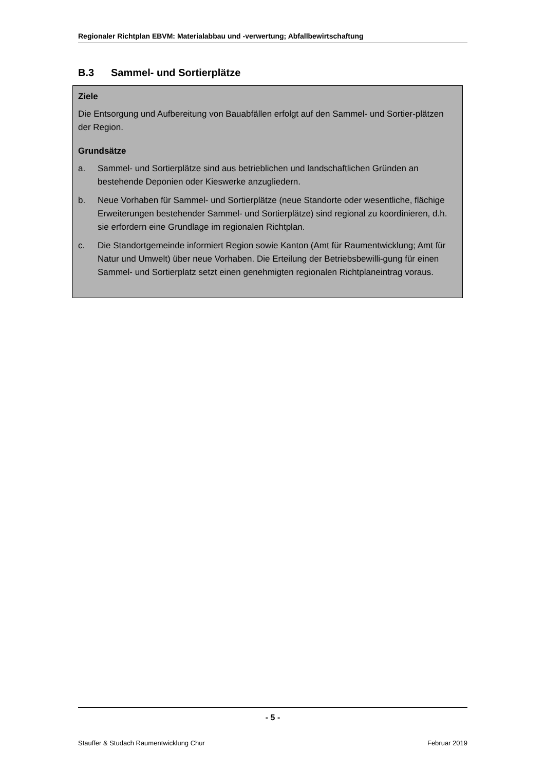Regionaler Richtplan EBVM: Materialabbau und -verwertung; Abfallbewirtschaftung
B.3 Sammel- und Sortierplätze
Ziele
Die Entsorgung und Aufbereitung von Bauabfällen erfolgt auf den Sammel- und Sortier-plätzen der Region.
Grundsätze
a. Sammel- und Sortierplätze sind aus betrieblichen und landschaftlichen Gründen an bestehende Deponien oder Kieswerke anzugliedern.
b. Neue Vorhaben für Sammel- und Sortierplätze (neue Standorte oder wesentliche, flächige Erweiterungen bestehender Sammel- und Sortierplätze) sind regional zu koordinieren, d.h. sie erfordern eine Grundlage im regionalen Richtplan.
c. Die Standortgemeinde informiert Region sowie Kanton (Amt für Raumentwicklung; Amt für Natur und Umwelt) über neue Vorhaben. Die Erteilung der Betriebsbewilli-gung für einen Sammel- und Sortierplatz setzt einen genehmigten regionalen Richtplaneintrag voraus.
- 5 -
Stauffer & Studach Raumentwicklung Chur Februar 2019